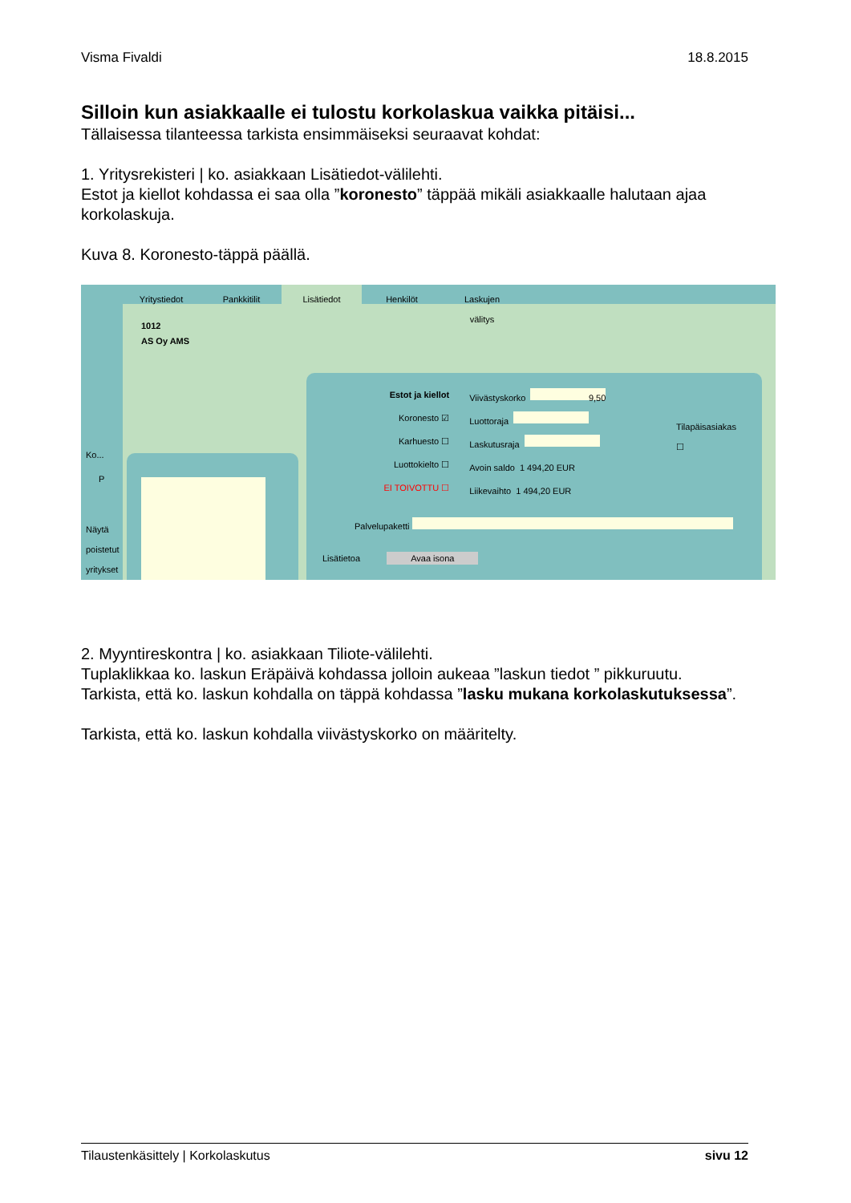Visma Fivaldi 18.8.2015
Silloin kun asiakkaalle ei tulostu korkolaskua vaikka pitäisi...
Tällaisessa tilanteessa tarkista ensimmäiseksi seuraavat kohdat:
1. Yritysrekisteri | ko. asiakkaan Lisätiedot-välilehti.
Estot ja kiellot kohdassa ei saa olla ”koronesto” täppää mikäli asiakkaalle halutaan ajaa korkolaskuja.
Kuva 8. Koronesto-täppä päällä.
Ko...
P
Näytä poistetut yritykset
Yritystiedot Pankkitilit Lisätiedot Henkilöt Laskujen välitys
1012
AS Oy AMS
Estot ja kiellot
Koronesto ☑
Karhuesto ☐
Luottokielto ☐
EI TOIVOTTU ☐
Viivästyskorko 9,50
Luottoraja
Laskutusraja
Avoin saldo 1 494,20 EUR
Liikevaihto 1 494,20 EUR
Tilapäisasiakas ☐
Palvelupaketti
Lisätietoa Avaa isona
2. Myyntireskontra | ko. asiakkaan Tiliote-välilehti.
Tuplaklikkaa ko. laskun Eräpäivä kohdassa jolloin aukeaa ”laskun tiedot ” pikkuruutu.
Tarkista, että ko. laskun kohdalla on täppä kohdassa ”lasku mukana korkolaskutuksessa”.
Tarkista, että ko. laskun kohdalla viivästyskorko on määritelty.
Tilaustenkäsittely | Korkolaskutus sivu 12